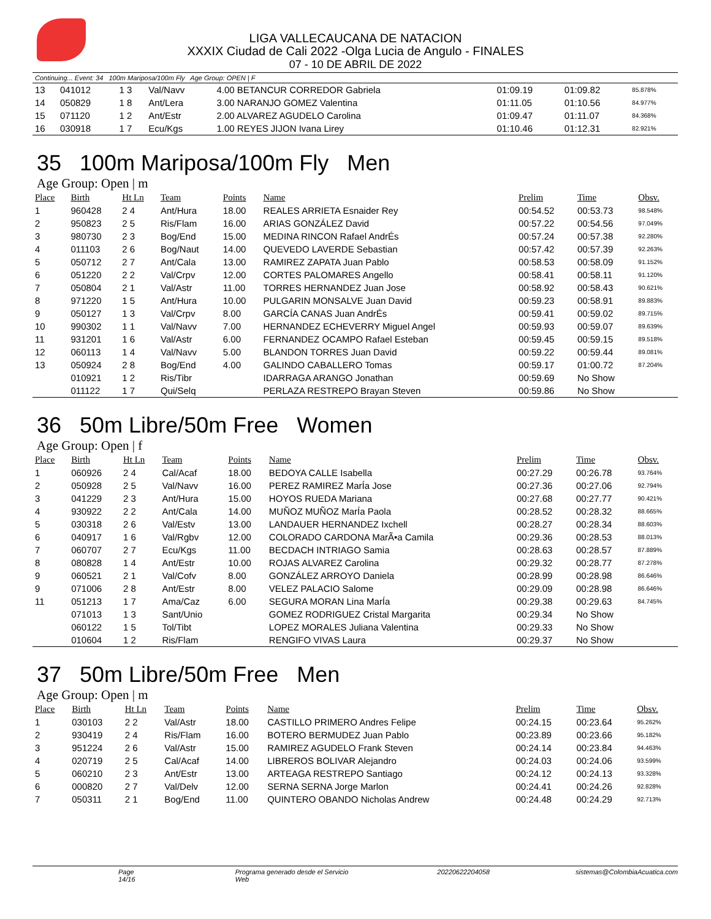LIGA VALLECAUCANA DE NATACION
XXXIX Ciudad de Cali 2022 -Olga Lucia de Angulo - FINALES
07 - 10 DE ABRIL DE 2022
Continuing... Event: 34 100m Mariposa/100m Fly Age Group: OPEN | F
| 13 | 041012 | 1 3 | Val/Navv | 4.00 BETANCUR CORREDOR Gabriela | 01:09.19 | 01:09.82 | 85.878% |
| 14 | 050829 | 1 8 | Ant/Lera | 3.00 NARANJO GOMEZ Valentina | 01:11.05 | 01:10.56 | 84.977% |
| 15 | 071120 | 1 2 | Ant/Estr | 2.00 ALVAREZ AGUDELO Carolina | 01:09.47 | 01:11.07 | 84.368% |
| 16 | 030918 | 1 7 | Ecu/Kgs | 1.00 REYES JIJON Ivana Lirey | 01:10.46 | 01:12.31 | 82.921% |
35 100m Mariposa/100m Fly Men
Age Group: Open | m
| Place | Birth | Ht Ln | Team | Points | Name | Prelim | Time | Obsv. |
| --- | --- | --- | --- | --- | --- | --- | --- | --- |
| 1 | 960428 | 2 4 | Ant/Hura | 18.00 | REALES ARRIETA Esnaider Rey | 00:54.52 | 00:53.73 | 98.548% |
| 2 | 950823 | 2 5 | Ris/Flam | 16.00 | ARIAS GONZÁLEZ David | 00:57.22 | 00:54.56 | 97.049% |
| 3 | 980730 | 2 3 | Bog/End | 15.00 | MEDINA RINCON Rafael AndrÉs | 00:57.24 | 00:57.38 | 92.280% |
| 4 | 011103 | 2 6 | Bog/Naut | 14.00 | QUEVEDO LAVERDE Sebastian | 00:57.42 | 00:57.39 | 92.263% |
| 5 | 050712 | 2 7 | Ant/Cala | 13.00 | RAMIREZ ZAPATA Juan Pablo | 00:58.53 | 00:58.09 | 91.152% |
| 6 | 051220 | 2 2 | Val/Crpv | 12.00 | CORTES PALOMARES Angello | 00:58.41 | 00:58.11 | 91.120% |
| 7 | 050804 | 2 1 | Val/Astr | 11.00 | TORRES HERNANDEZ Juan Jose | 00:58.92 | 00:58.43 | 90.621% |
| 8 | 971220 | 1 5 | Ant/Hura | 10.00 | PULGARIN MONSALVE Juan David | 00:59.23 | 00:58.91 | 89.883% |
| 9 | 050127 | 1 3 | Val/Crpv | 8.00 | GARCÍA CANAS Juan AndrÉs | 00:59.41 | 00:59.02 | 89.715% |
| 10 | 990302 | 1 1 | Val/Navv | 7.00 | HERNANDEZ ECHEVERRY Miguel Angel | 00:59.93 | 00:59.07 | 89.639% |
| 11 | 931201 | 1 6 | Val/Astr | 6.00 | FERNANDEZ OCAMPO Rafael Esteban | 00:59.45 | 00:59.15 | 89.518% |
| 12 | 060113 | 1 4 | Val/Navv | 5.00 | BLANDON TORRES Juan David | 00:59.22 | 00:59.44 | 89.081% |
| 13 | 050924 | 2 8 | Bog/End | 4.00 | GALINDO CABALLERO Tomas | 00:59.17 | 01:00.72 | 87.204% |
| | 010921 | 1 2 | Ris/Tibr | | IDARRAGA ARANGO Jonathan | 00:59.69 | No Show | |
| | 011122 | 1 7 | Qui/Selq | | PERLAZA RESTREPO Brayan Steven | 00:59.86 | No Show | |
36 50m Libre/50m Free Women
Age Group: Open | f
| Place | Birth | Ht Ln | Team | Points | Name | Prelim | Time | Obsv. |
| --- | --- | --- | --- | --- | --- | --- | --- | --- |
| 1 | 060926 | 2 4 | Cal/Acaf | 18.00 | BEDOYA CALLE Isabella | 00:27.29 | 00:26.78 | 93.764% |
| 2 | 050928 | 2 5 | Val/Navv | 16.00 | PEREZ RAMIREZ MarÍa Jose | 00:27.36 | 00:27.06 | 92.794% |
| 3 | 041229 | 2 3 | Ant/Hura | 15.00 | HOYOS RUEDA Mariana | 00:27.68 | 00:27.77 | 90.421% |
| 4 | 930922 | 2 2 | Ant/Cala | 14.00 | MUÑOZ MUÑOZ MarÍa Paola | 00:28.52 | 00:28.32 | 88.665% |
| 5 | 030318 | 2 6 | Val/Estv | 13.00 | LANDAUER HERNANDEZ Ixchell | 00:28.27 | 00:28.34 | 88.603% |
| 6 | 040917 | 1 6 | Val/Rgbv | 12.00 | COLORADO CARDONA MarÃ•a Camila | 00:29.36 | 00:28.53 | 88.013% |
| 7 | 060707 | 2 7 | Ecu/Kgs | 11.00 | BECDACH INTRIAGO Samia | 00:28.63 | 00:28.57 | 87.889% |
| 8 | 080828 | 1 4 | Ant/Estr | 10.00 | ROJAS ALVAREZ Carolina | 00:29.32 | 00:28.77 | 87.278% |
| 9 | 060521 | 2 1 | Val/Cofv | 8.00 | GONZÁLEZ ARROYO Daniela | 00:28.99 | 00:28.98 | 86.646% |
| 9 | 071006 | 2 8 | Ant/Estr | 8.00 | VELEZ PALACIO Salome | 00:29.09 | 00:28.98 | 86.646% |
| 11 | 051213 | 1 7 | Ama/Caz | 6.00 | SEGURA MORAN Lina MarÍa | 00:29.38 | 00:29.63 | 84.745% |
| | 071013 | 1 3 | Sant/Unio | | GOMEZ RODRIGUEZ Cristal Margarita | 00:29.34 | No Show | |
| | 060122 | 1 5 | Tol/Tibt | | LOPEZ MORALES Juliana Valentina | 00:29.33 | No Show | |
| | 010604 | 1 2 | Ris/Flam | | RENGIFO VIVAS Laura | 00:29.37 | No Show | |
37 50m Libre/50m Free Men
Age Group: Open | m
| Place | Birth | Ht Ln | Team | Points | Name | Prelim | Time | Obsv. |
| --- | --- | --- | --- | --- | --- | --- | --- | --- |
| 1 | 030103 | 2 2 | Val/Astr | 18.00 | CASTILLO PRIMERO Andres Felipe | 00:24.15 | 00:23.64 | 95.262% |
| 2 | 930419 | 2 4 | Ris/Flam | 16.00 | BOTERO BERMUDEZ Juan Pablo | 00:23.89 | 00:23.66 | 95.182% |
| 3 | 951224 | 2 6 | Val/Astr | 15.00 | RAMIREZ AGUDELO Frank Steven | 00:24.14 | 00:23.84 | 94.463% |
| 4 | 020719 | 2 5 | Cal/Acaf | 14.00 | LIBREROS BOLIVAR Alejandro | 00:24.03 | 00:24.06 | 93.599% |
| 5 | 060210 | 2 3 | Ant/Estr | 13.00 | ARTEAGA RESTREPO Santiago | 00:24.12 | 00:24.13 | 93.328% |
| 6 | 000820 | 2 7 | Val/Delv | 12.00 | SERNA SERNA Jorge Marlon | 00:24.41 | 00:24.26 | 92.828% |
| 7 | 050311 | 2 1 | Bog/End | 11.00 | QUINTERO OBANDO Nicholas Andrew | 00:24.48 | 00:24.29 | 92.713% |
Page 14/16 Programa generado desde el Servicio Web
20220622204058 sistemas@ColombiaAcuatica.com